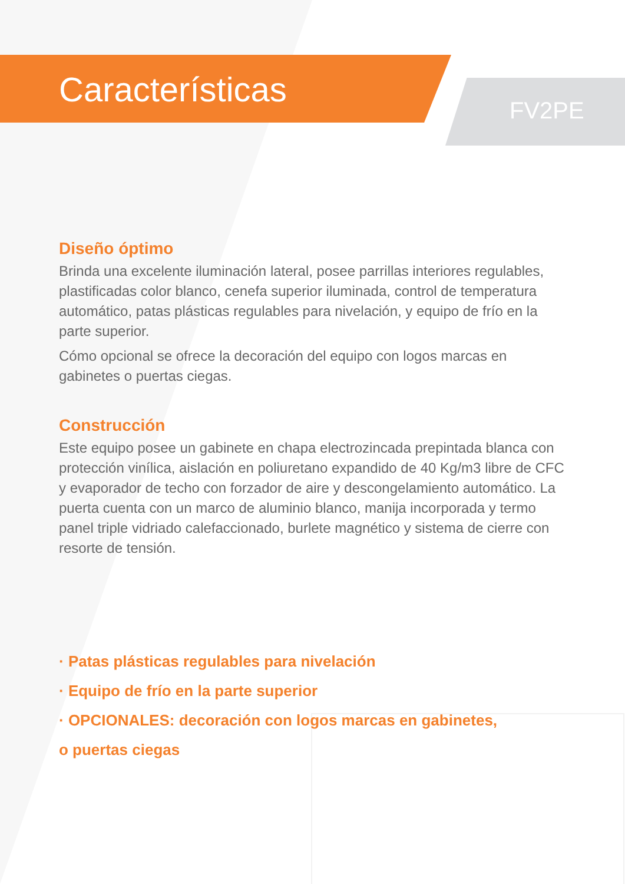Características
FV2PE
Diseño óptimo
Brinda una excelente iluminación lateral, posee parrillas interiores regulables, plastificadas color blanco, cenefa superior iluminada, control de temperatura automático, patas plásticas regulables para nivelación, y equipo de frío en la parte superior.
Cómo opcional se ofrece la decoración del equipo con logos marcas en gabinetes o puertas ciegas.
Construcción
Este equipo posee un gabinete en chapa electrozincada prepintada blanca con protección vinílica, aislación en poliuretano expandido de 40 Kg/m3 libre de CFC y evaporador de techo con forzador de aire y descongelamiento automático. La puerta cuenta con un marco de aluminio blanco, manija incorporada y termo panel triple vidriado calefaccionado, burlete magnético y sistema de cierre con resorte de tensión.
· Patas plásticas regulables para nivelación
· Equipo de frío en la parte superior
· OPCIONALES: decoración con logos marcas en gabinetes,
o puertas ciegas